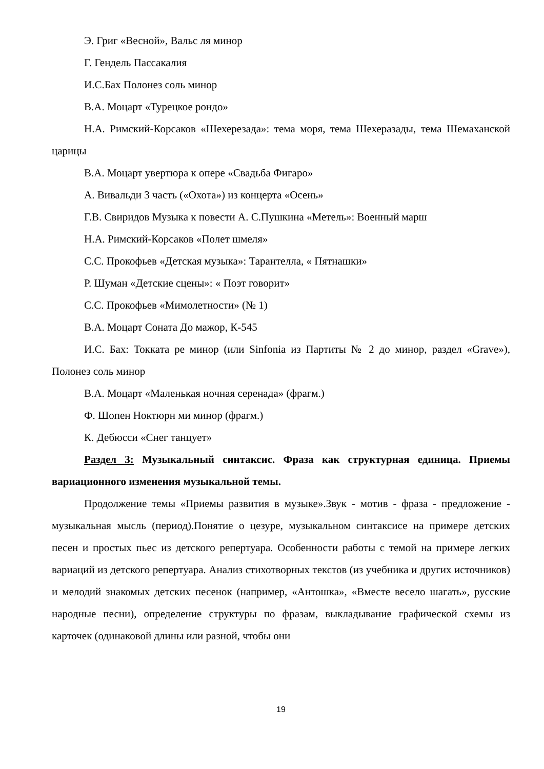Э. Григ «Весной», Вальс ля минор
Г. Гендель Пассакалия
И.С.Бах Полонез соль минор
В.А. Моцарт «Турецкое рондо»
Н.А. Римский-Корсаков «Шехерезада»: тема моря, тема Шехеразады, тема Шемаханской царицы
В.А. Моцарт увертюра к опере «Свадьба Фигаро»
А. Вивальди 3 часть («Охота») из концерта «Осень»
Г.В. Свиридов Музыка к повести А. С.Пушкина «Метель»: Военный марш
Н.А. Римский-Корсаков «Полет шмеля»
С.С. Прокофьев «Детская музыка»: Тарантелла, « Пятнашки»
Р. Шуман «Детские сцены»: « Поэт говорит»
С.С. Прокофьев «Мимолетности» (№ 1)
В.А. Моцарт Соната До мажор, К-545
И.С. Бах: Токката ре минор (или Sinfonia из Партиты № 2 до минор, раздел «Grave»), Полонез соль минор
В.А. Моцарт «Маленькая ночная серенада» (фрагм.)
Ф. Шопен Ноктюрн ми минор (фрагм.)
К. Дебюсси «Снег танцует»
Раздел 3: Музыкальный синтаксис. Фраза как структурная единица. Приемы вариационного изменения музыкальной темы.
Продолжение темы «Приемы развития в музыке».Звук - мотив - фраза - предложение - музыкальная мысль (период).Понятие о цезуре, музыкальном синтаксисе на примере детских песен и простых пьес из детского репертуара. Особенности работы с темой на примере легких вариаций из детского репертуара. Анализ стихотворных текстов (из учебника и других источников) и мелодий знакомых детских песенок (например, «Антошка», «Вместе весело шагать», русские народные песни), определение структуры по фразам, выкладывание графической схемы из карточек (одинаковой длины или разной, чтобы они
19